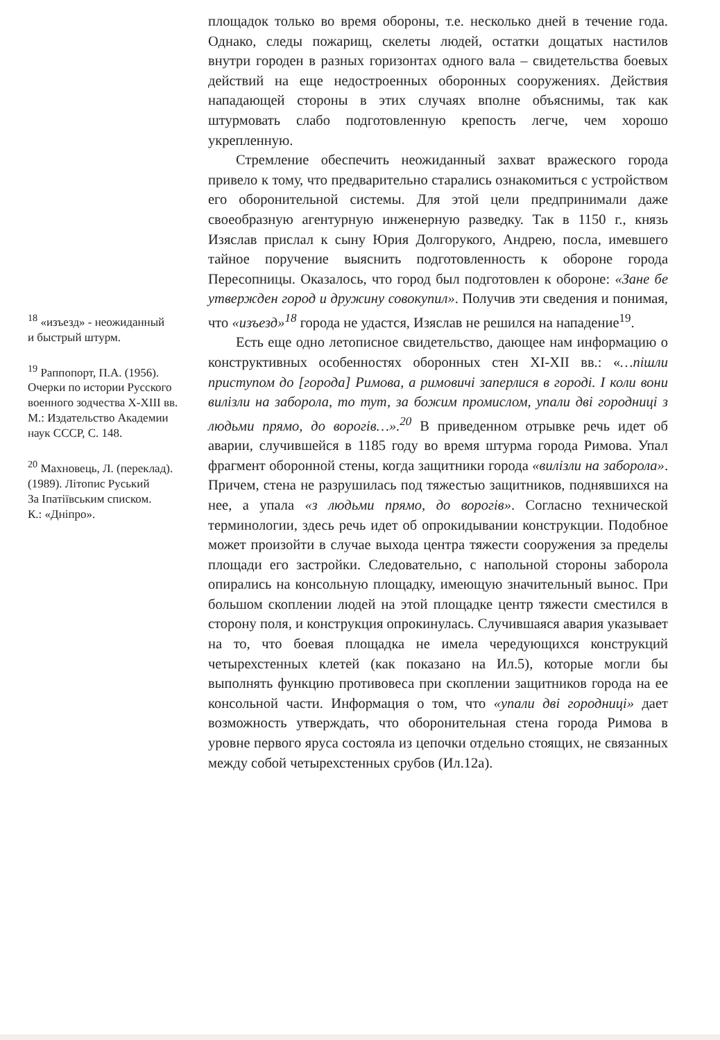<sup>18</sup> «изъезд» - неожиданный
и быстрый штурм.
<sup>19</sup> Раппопорт, П.А. (1956).
Очерки по истории Русского
военного зодчества X-XIII вв.
М.: Издательство Академии
наук СССР, С. 148.
<sup>20</sup> Махновець, Л. (переклад).
(1989). Літопис Руський
За Іпатіївським списком.
К.: «Дніпро».
площадок только во время обороны, т.е. несколько дней в течение года. Однако, следы пожарищ, скелеты людей, остатки дощатых настилов внутри городен в разных горизонтах одного вала – свидетельства боевых действий на еще недостроенных оборонных сооружениях. Действия нападающей стороны в этих случаях вполне объяснимы, так как штурмовать слабо подготовленную крепость легче, чем хорошо укрепленную.
Стремление обеспечить неожиданный захват вражеского города привело к тому, что предварительно старались ознакомиться с устройством его оборонительной системы. Для этой цели предпринимали даже своеобразную агентурную инженерную разведку. Так в 1150 г., князь Изяслав прислал к сыну Юрия Долгорукого, Андрею, посла, имевшего тайное поручение выяснить подготовленность к обороне города Пересопницы. Оказалось, что город был подготовлен к обороне: «Зане бе утвержден город и дружину совокупил». Получив эти сведения и понимая, что «изъезд»<sup>18</sup> города не удастся, Изяслав не решился на нападение<sup>19</sup>.
Есть еще одно летописное свидетельство, дающее нам информацию о конструктивных особенностях оборонных стен XI-XII вв.: «…пішли приступом до [города] Римова, а римовичі заперлися в городі. І коли вони вилізли на заборола, то тут, за божим промислом, упали дві городниці з людьми прямо, до ворогів…».<sup>20</sup> В приведенном отрывке речь идет об аварии, случившейся в 1185 году во время штурма города Римова. Упал фрагмент оборонной стены, когда защитники города «вилізли на заборола». Причем, стена не разрушилась под тяжестью защитников, поднявшихся на нее, а упала «з людьми прямо, до ворогів». Согласно технической терминологии, здесь речь идет об опрокидывании конструкции. Подобное может произойти в случае выхода центра тяжести сооружения за пределы площади его застройки. Следовательно, с напольной стороны заборола опирались на консольную площадку, имеющую значительный вынос. При большом скоплении людей на этой площадке центр тяжести сместился в сторону поля, и конструкция опрокинулась. Случившаяся авария указывает на то, что боевая площадка не имела чередующихся конструкций четырехстенных клетей (как показано на Ил.5), которые могли бы выполнять функцию противовеса при скоплении защитников города на ее консольной части. Информация о том, что «упали дві городниці» дает возможность утверждать, что оборонительная стена города Римова в уровне первого яруса состояла из цепочки отдельно стоящих, не связанных между собой четырехстенных срубов (Ил.12а).